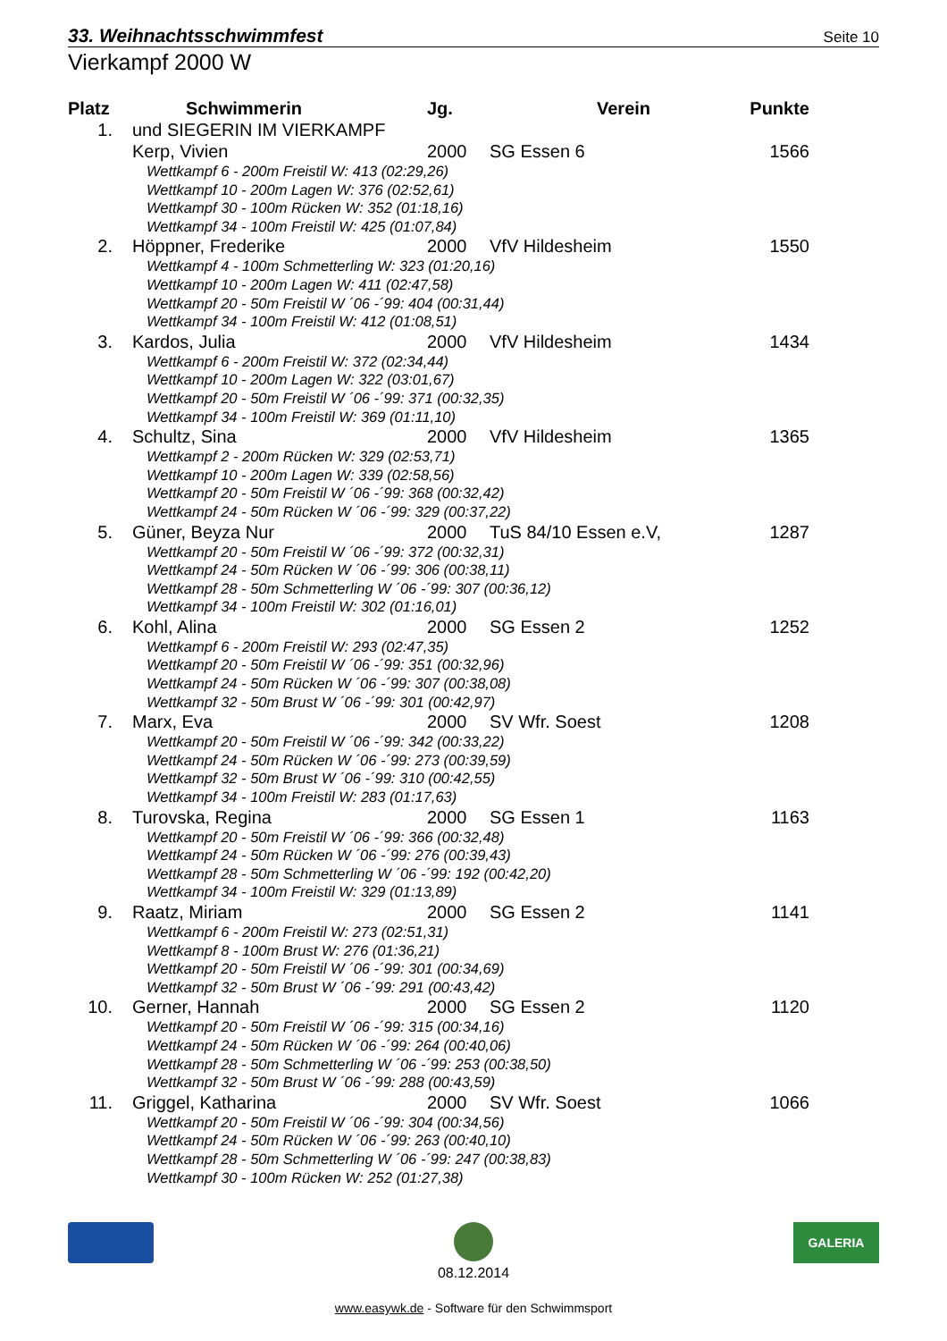33. Weihnachtsschwimmfest Seite 10
Vierkampf 2000 W
| Platz | Schwimmerin | Jg. | Verein | Punkte |
| --- | --- | --- | --- | --- |
| 1. | und SIEGERIN IM VIERKAMPF | | | |
| | Kerp, Vivien | 2000 | SG Essen 6 | 1566 |
| | Wettkampf 6 - 200m Freistil W: 413 (02:29,26) Wettkampf 10 - 200m Lagen W: 376 (02:52,61) Wettkampf 30 - 100m Rücken W: 352 (01:18,16) Wettkampf 34 - 100m Freistil W: 425 (01:07,84) | | | |
| 2. | Höppner, Frederike | 2000 | VfV Hildesheim | 1550 |
| | Wettkampf 4 - 100m Schmetterling W: 323 (01:20,16) Wettkampf 10 - 200m Lagen W: 411 (02:47,58) Wettkampf 20 - 50m Freistil W ´06 -´99: 404 (00:31,44) Wettkampf 34 - 100m Freistil W: 412 (01:08,51) | | | |
| 3. | Kardos, Julia | 2000 | VfV Hildesheim | 1434 |
| | Wettkampf 6 - 200m Freistil W: 372 (02:34,44) Wettkampf 10 - 200m Lagen W: 322 (03:01,67) Wettkampf 20 - 50m Freistil W ´06 -´99: 371 (00:32,35) Wettkampf 34 - 100m Freistil W: 369 (01:11,10) | | | |
| 4. | Schultz, Sina | 2000 | VfV Hildesheim | 1365 |
| | Wettkampf 2 - 200m Rücken W: 329 (02:53,71) Wettkampf 10 - 200m Lagen W: 339 (02:58,56) Wettkampf 20 - 50m Freistil W ´06 -´99: 368 (00:32,42) Wettkampf 24 - 50m Rücken W ´06 -´99: 329 (00:37,22) | | | |
| 5. | Güner, Beyza Nur | 2000 | TuS 84/10 Essen e.V, | 1287 |
| | Wettkampf 20 - 50m Freistil W ´06 -´99: 372 (00:32,31) Wettkampf 24 - 50m Rücken W ´06 -´99: 306 (00:38,11) Wettkampf 28 - 50m Schmetterling W ´06 -´99: 307 (00:36,12) Wettkampf 34 - 100m Freistil W: 302 (01:16,01) | | | |
| 6. | Kohl, Alina | 2000 | SG Essen 2 | 1252 |
| | Wettkampf 6 - 200m Freistil W: 293 (02:47,35) Wettkampf 20 - 50m Freistil W ´06 -´99: 351 (00:32,96) Wettkampf 24 - 50m Rücken W ´06 -´99: 307 (00:38,08) Wettkampf 32 - 50m Brust W ´06 -´99: 301 (00:42,97) | | | |
| 7. | Marx, Eva | 2000 | SV Wfr. Soest | 1208 |
| | Wettkampf 20 - 50m Freistil W ´06 -´99: 342 (00:33,22) Wettkampf 24 - 50m Rücken W ´06 -´99: 273 (00:39,59) Wettkampf 32 - 50m Brust W ´06 -´99: 310 (00:42,55) Wettkampf 34 - 100m Freistil W: 283 (01:17,63) | | | |
| 8. | Turovska, Regina | 2000 | SG Essen 1 | 1163 |
| | Wettkampf 20 - 50m Freistil W ´06 -´99: 366 (00:32,48) Wettkampf 24 - 50m Rücken W ´06 -´99: 276 (00:39,43) Wettkampf 28 - 50m Schmetterling W ´06 -´99: 192 (00:42,20) Wettkampf 34 - 100m Freistil W: 329 (01:13,89) | | | |
| 9. | Raatz, Miriam | 2000 | SG Essen 2 | 1141 |
| | Wettkampf 6 - 200m Freistil W: 273 (02:51,31) Wettkampf 8 - 100m Brust W: 276 (01:36,21) Wettkampf 20 - 50m Freistil W ´06 -´99: 301 (00:34,69) Wettkampf 32 - 50m Brust W ´06 -´99: 291 (00:43,42) | | | |
| 10. | Gerner, Hannah | 2000 | SG Essen 2 | 1120 |
| | Wettkampf 20 - 50m Freistil W ´06 -´99: 315 (00:34,16) Wettkampf 24 - 50m Rücken W ´06 -´99: 264 (00:40,06) Wettkampf 28 - 50m Schmetterling W ´06 -´99: 253 (00:38,50) Wettkampf 32 - 50m Brust W ´06 -´99: 288 (00:43,59) | | | |
| 11. | Griggel, Katharina | 2000 | SV Wfr. Soest | 1066 |
| | Wettkampf 20 - 50m Freistil W ´06 -´99: 304 (00:34,56) Wettkampf 24 - 50m Rücken W ´06 -´99: 263 (00:40,10) Wettkampf 28 - 50m Schmetterling W ´06 -´99: 247 (00:38,83) Wettkampf 30 - 100m Rücken W: 252 (01:27,38) | | | |
08.12.2014
GALERIA
www.easywk.de - Software für den Schwimmsport